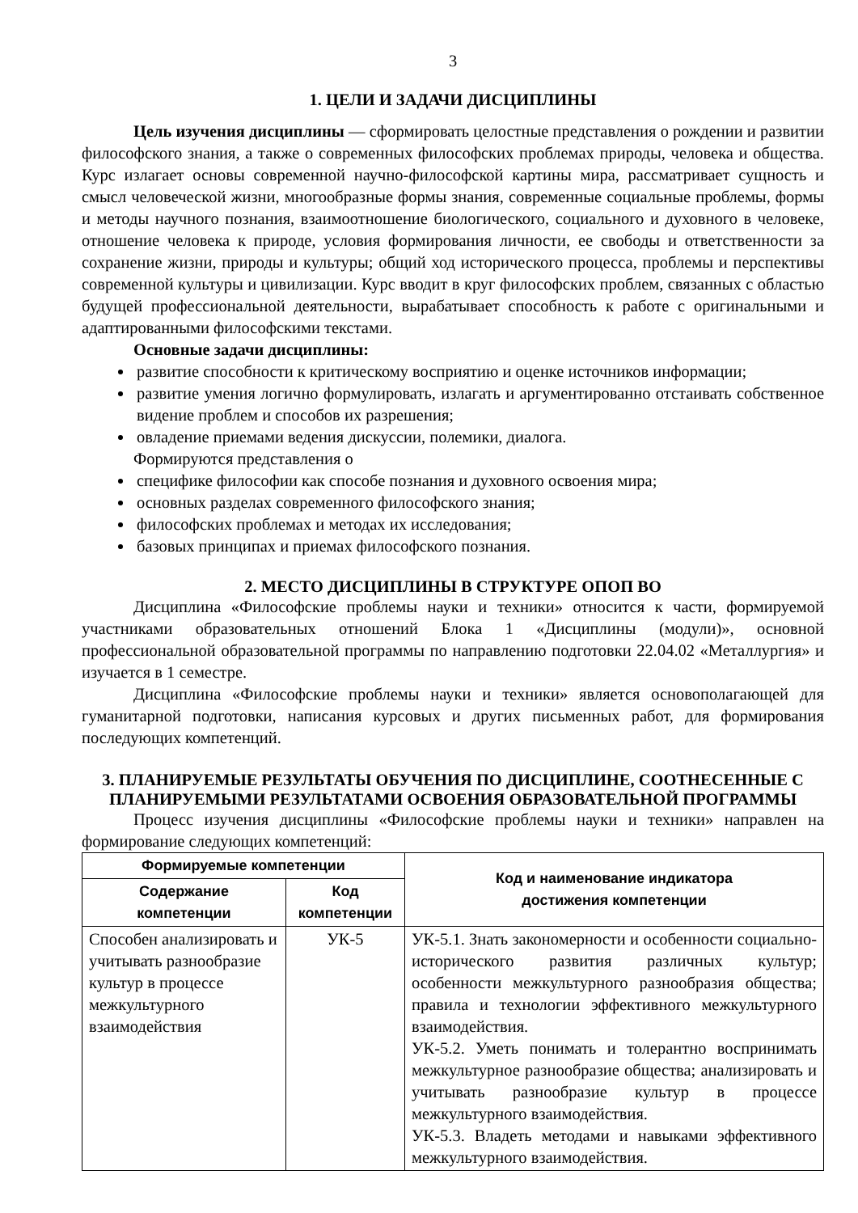3
1. ЦЕЛИ И ЗАДАЧИ ДИСЦИПЛИНЫ
Цель изучения дисциплины — сформировать целостные представления о рождении и развитии философского знания, а также о современных философских проблемах природы, человека и общества. Курс излагает основы современной научно-философской картины мира, рассматривает сущность и смысл человеческой жизни, многообразные формы знания, современные социальные проблемы, формы и методы научного познания, взаимоотношение биологического, социального и духовного в человеке, отношение человека к природе, условия формирования личности, ее свободы и ответственности за сохранение жизни, природы и культуры; общий ход исторического процесса, проблемы и перспективы современной культуры и цивилизации. Курс вводит в круг философских проблем, связанных с областью будущей профессиональной деятельности, вырабатывает способность к работе с оригинальными и адаптированными философскими текстами.
Основные задачи дисциплины:
развитие способности к критическому восприятию и оценке источников информации;
развитие умения логично формулировать, излагать и аргументированно отстаивать собственное видение проблем и способов их разрешения;
овладение приемами ведения дискуссии, полемики, диалога.
Формируются представления о
специфике философии как способе познания и духовного освоения мира;
основных разделах современного философского знания;
философских проблемах и методах их исследования;
базовых принципах и приемах философского познания.
2. МЕСТО ДИСЦИПЛИНЫ В СТРУКТУРЕ ОПОП ВО
Дисциплина «Философские проблемы науки и техники» относится к части, формируемой участниками образовательных отношений Блока 1 «Дисциплины (модули)», основной профессиональной образовательной программы по направлению подготовки 22.04.02 «Металлургия» и изучается в 1 семестре.
Дисциплина «Философские проблемы науки и техники» является основополагающей для гуманитарной подготовки, написания курсовых и других письменных работ, для формирования последующих компетенций.
3. ПЛАНИРУЕМЫЕ РЕЗУЛЬТАТЫ ОБУЧЕНИЯ ПО ДИСЦИПЛИНЕ, СООТНЕСЕННЫЕ С ПЛАНИРУЕМЫМИ РЕЗУЛЬТАТАМИ ОСВОЕНИЯ ОБРАЗОВАТЕЛЬНОЙ ПРОГРАММЫ
Процесс изучения дисциплины «Философские проблемы науки и техники» направлен на формирование следующих компетенций:
| Формируемые компетенции | | Код и наименование индикатора достижения компетенции |
| --- | --- | --- |
| Содержание компетенции | Код компетенции | |
| Способен анализировать и учитывать разнообразие культур в процессе межкультурного взаимодействия | УК-5 | УК-5.1. Знать закономерности и особенности социально-исторического развития различных культур; особенности межкультурного разнообразия общества; правила и технологии эффективного межкультурного взаимодействия. УК-5.2. Уметь понимать и толерантно воспринимать межкультурное разнообразие общества; анализировать и учитывать разнообразие культур в процессе межкультурного взаимодействия. УК-5.3. Владеть методами и навыками эффективного межкультурного взаимодействия. |